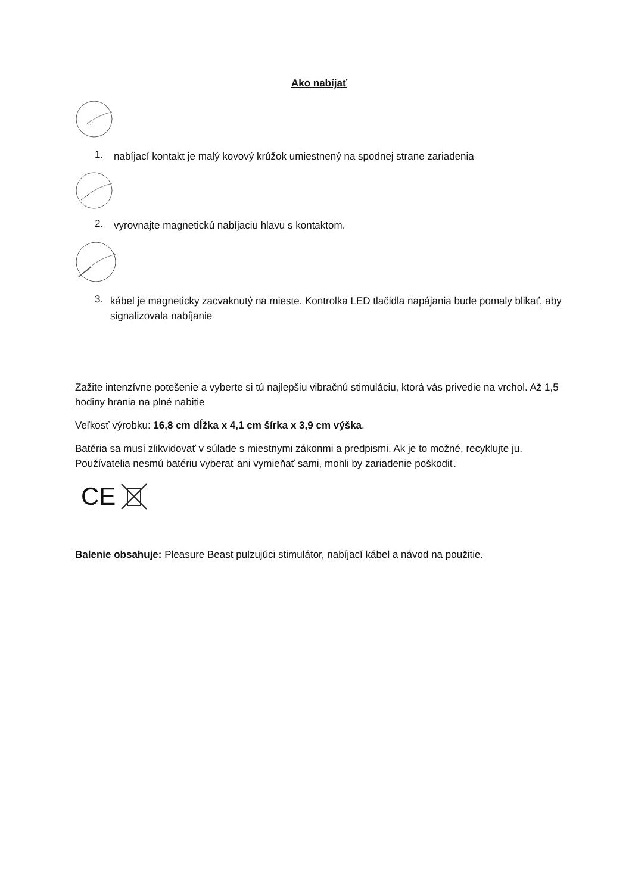Ako nabíjať
1.
nabíjací kontakt je malý kovový krúžok umiestnený na spodnej strane zariadenia
2.
vyrovnajte magnetickú nabíjaciu hlavu s kontaktom.
3.
kábel je magneticky zacvaknutý na mieste. Kontrolka LED tlačidla napájania bude pomaly blikať, aby signalizovala nabíjanie
Zažite intenzívne potešenie a vyberte si tú najlepšiu vibračnú stimuláciu, ktorá vás privedie na vrchol. Až 1,5 hodiny hrania na plné nabitie
Veľkosť výrobku: 16,8 cm dĺžka x 4,1 cm šírka x 3,9 cm výška.
Batéria sa musí zlikvidovať v súlade s miestnymi zákonmi a predpismi. Ak je to možné, recyklujte ju. Používatelia nesmú batériu vyberať ani vymieňať sami, mohli by zariadenie poškodiť.
CE
Balenie obsahuje: Pleasure Beast pulzujúci stimulátor, nabíjací kábel a návod na použitie.